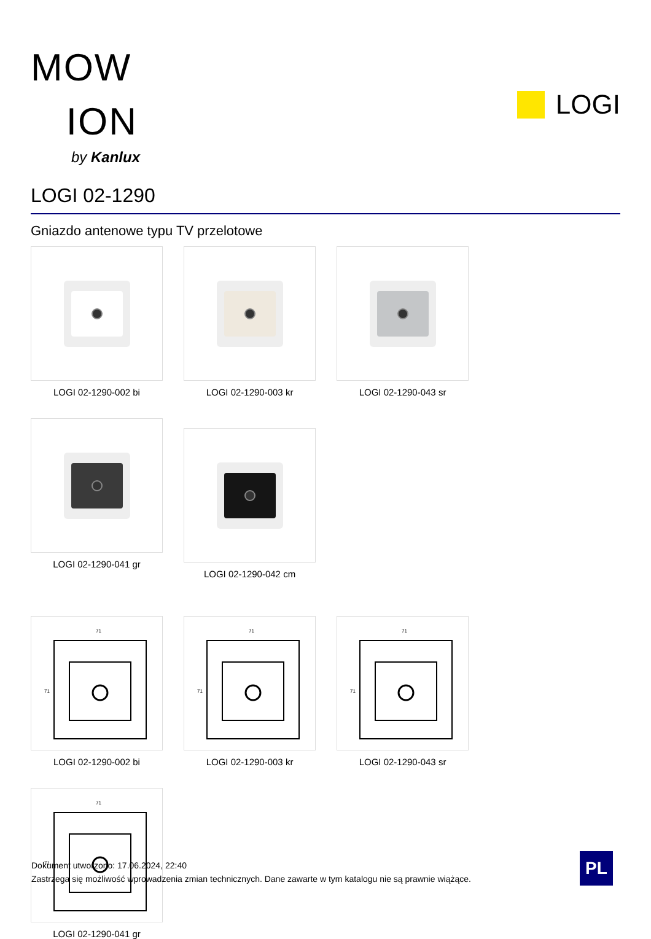MOW
ION
by Kanlux
LOGI
LOGI 02-1290
Gniazdo antenowe typu TV przelotowe
LOGI 02-1290-002 bi
LOGI 02-1290-003 kr
LOGI 02-1290-043 sr
LOGI 02-1290-041 gr
LOGI 02-1290-042 cm
71
71
LOGI 02-1290-002 bi
71
71
LOGI 02-1290-003 kr
71
71
LOGI 02-1290-043 sr
71
71
LOGI 02-1290-041 gr
Dokument utworzono: 17.06.2024, 22:40
Zastrzega się możliwość wprowadzenia zmian technicznych. Dane zawarte w tym katalogu nie są prawnie wiążące.
PL